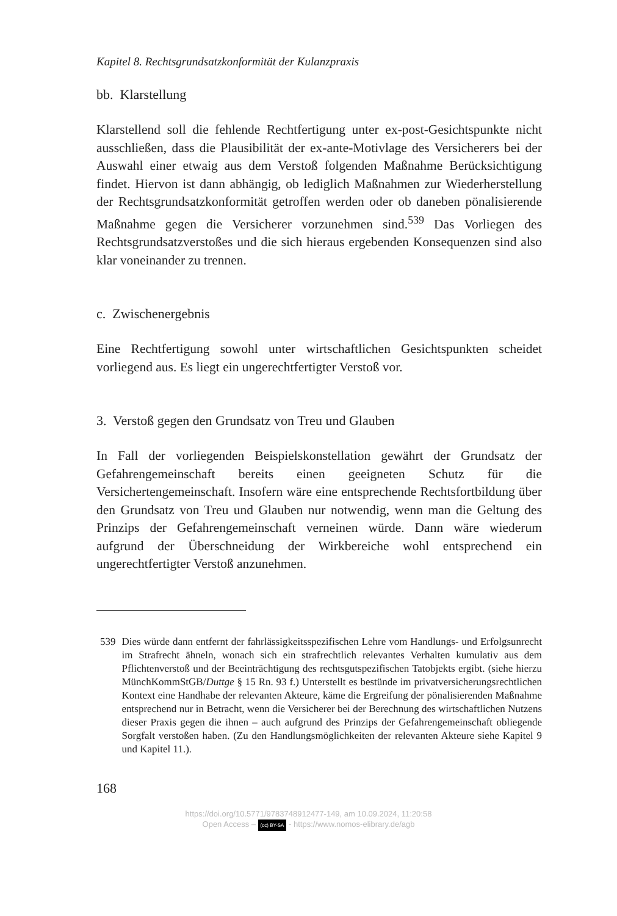Kapitel 8. Rechtsgrundsatzkonformität der Kulanzpraxis
bb. Klarstellung
Klarstellend soll die fehlende Rechtfertigung unter ex-post-Gesichtspunkte nicht ausschließen, dass die Plausibilität der ex-ante-Motivlage des Versicherers bei der Auswahl einer etwaig aus dem Verstoß folgenden Maßnahme Berücksichtigung findet. Hiervon ist dann abhängig, ob lediglich Maßnahmen zur Wiederherstellung der Rechtsgrundsatzkonformität getroffen werden oder ob daneben pönalisierende Maßnahme gegen die Versicherer vorzunehmen sind.<sup>539</sup> Das Vorliegen des Rechtsgrundsatzverstoßes und die sich hieraus ergebenden Konsequenzen sind also klar voneinander zu trennen.
c. Zwischenergebnis
Eine Rechtfertigung sowohl unter wirtschaftlichen Gesichtspunkten scheidet vorliegend aus. Es liegt ein ungerechtfertigter Verstoß vor.
3. Verstoß gegen den Grundsatz von Treu und Glauben
In Fall der vorliegenden Beispielskonstellation gewährt der Grundsatz der Gefahrengemeinschaft bereits einen geeigneten Schutz für die Versichertengemeinschaft. Insofern wäre eine entsprechende Rechtsfortbildung über den Grundsatz von Treu und Glauben nur notwendig, wenn man die Geltung des Prinzips der Gefahrengemeinschaft verneinen würde. Dann wäre wiederum aufgrund der Überschneidung der Wirkbereiche wohl entsprechend ein ungerechtfertigter Verstoß anzunehmen.
539 Dies würde dann entfernt der fahrlässigkeitsspezifischen Lehre vom Handlungs- und Erfolgsunrecht im Strafrecht ähneln, wonach sich ein strafrechtlich relevantes Verhalten kumulativ aus dem Pflichtenverstoß und der Beeinträchtigung des rechtsgutspezifischen Tatobjekts ergibt. (siehe hierzu MünchKommStGB/Duttge § 15 Rn. 93 f.) Unterstellt es bestünde im privatversicherungsrechtlichen Kontext eine Handhabe der relevanten Akteure, käme die Ergreifung der pönalisierenden Maßnahme entsprechend nur in Betracht, wenn die Versicherer bei der Berechnung des wirtschaftlichen Nutzens dieser Praxis gegen die ihnen – auch aufgrund des Prinzips der Gefahrengemeinschaft obliegende Sorgfalt verstoßen haben. (Zu den Handlungsmöglichkeiten der relevanten Akteure siehe Kapitel 9 und Kapitel 11.).
168
https://doi.org/10.5771/9783748912477-149, am 10.09.2024, 11:20:58
Open Access – (cc) BY-SA - https://www.nomos-elibrary.de/agb